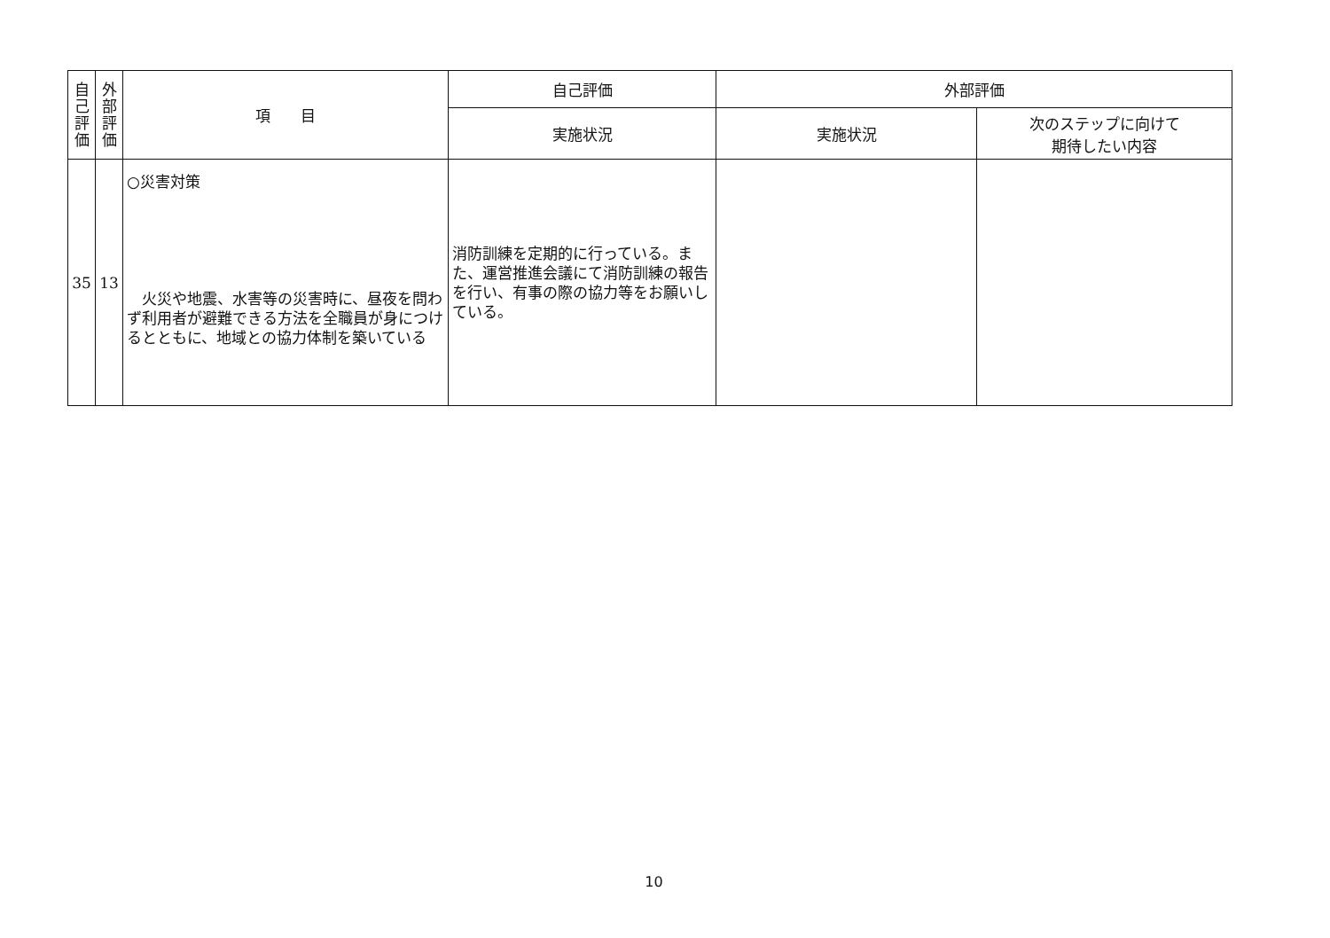| 自 己 評 価 | 外 部 評 価 | 項 目 | 自己評価 | 外部評価 | |
| --- | --- | --- | --- | --- | --- |
| | | | 実施状況 | 実施状況 | 次のステップに向けて 期待したい内容 |
| 35 | 13 | ○災害対策 火災や地震、水害等の災害時に、昼夜を問わず利用者が避難できる方法を全職員が身につけるとともに、地域との協力体制を築いている | 消防訓練を定期的に行っている。また、運営推進会議にて消防訓練の報告を行い、有事の際の協力等をお願いしている。 | | |
10